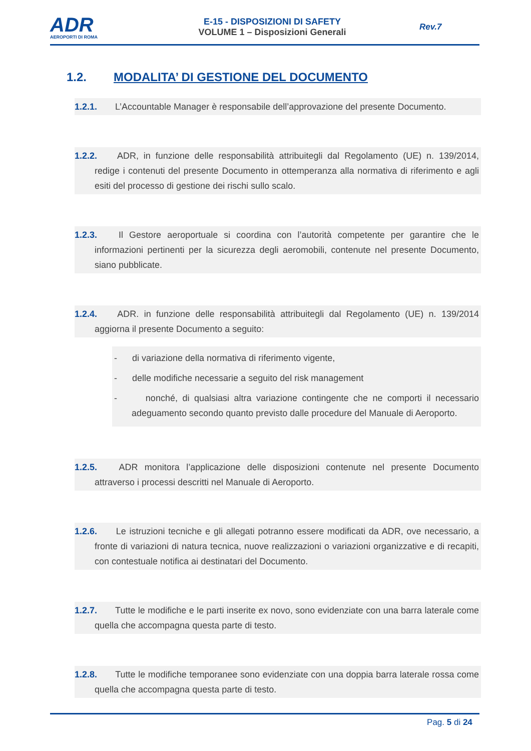ADR
AEROPORTI DI ROMA
E-15 - DISPOSIZIONI DI SAFETY
VOLUME 1 – Disposizioni Generali
Rev.7
1.2. MODALITA’ DI GESTIONE DEL DOCUMENTO
1.2.1. L’Accountable Manager è responsabile dell’approvazione del presente Documento.
1.2.2. ADR, in funzione delle responsabilità attribuitegli dal Regolamento (UE) n. 139/2014, redige i contenuti del presente Documento in ottemperanza alla normativa di riferimento e agli esiti del processo di gestione dei rischi sullo scalo.
1.2.3. Il Gestore aeroportuale si coordina con l’autorità competente per garantire che le informazioni pertinenti per la sicurezza degli aeromobili, contenute nel presente Documento, siano pubblicate.
1.2.4. ADR. in funzione delle responsabilità attribuitegli dal Regolamento (UE) n. 139/2014 aggiorna il presente Documento a seguito:
- di variazione della normativa di riferimento vigente,
- delle modifiche necessarie a seguito del risk management
- nonché, di qualsiasi altra variazione contingente che ne comporti il necessario adeguamento secondo quanto previsto dalle procedure del Manuale di Aeroporto.
1.2.5. ADR monitora l’applicazione delle disposizioni contenute nel presente Documento attraverso i processi descritti nel Manuale di Aeroporto.
1.2.6. Le istruzioni tecniche e gli allegati potranno essere modificati da ADR, ove necessario, a fronte di variazioni di natura tecnica, nuove realizzazioni o variazioni organizzative e di recapiti, con contestuale notifica ai destinatari del Documento.
1.2.7. Tutte le modifiche e le parti inserite ex novo, sono evidenziate con una barra laterale come quella che accompagna questa parte di testo.
1.2.8. Tutte le modifiche temporanee sono evidenziate con una doppia barra laterale rossa come quella che accompagna questa parte di testo.
Pag. 5 di 24